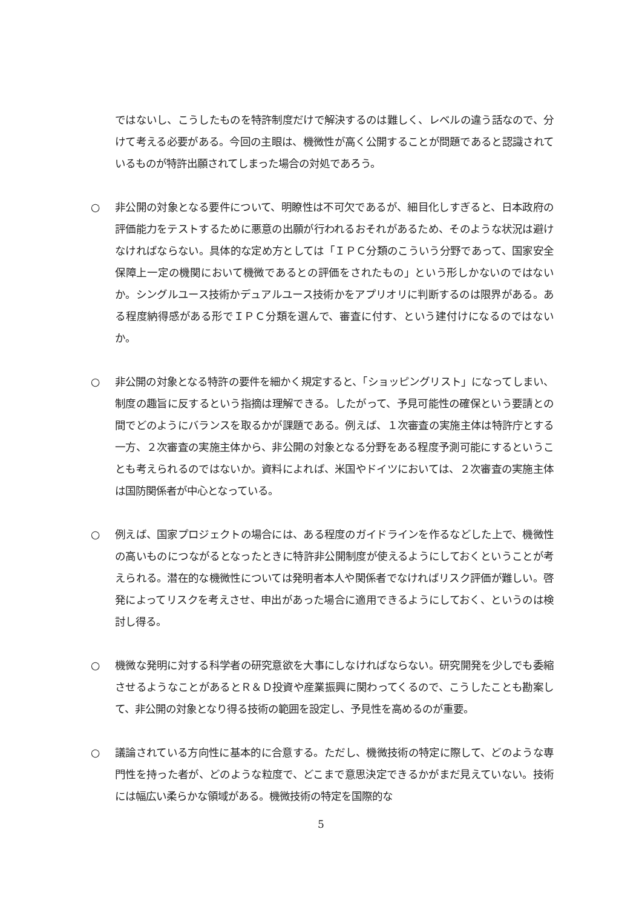ではないし、こうしたものを特許制度だけで解決するのは難しく、レベルの違う話なので、分けて考える必要がある。今回の主眼は、機微性が高く公開することが問題であると認識されているものが特許出願されてしまった場合の対処であろう。
○ 非公開の対象となる要件について、明瞭性は不可欠であるが、細目化しすぎると、日本政府の評価能力をテストするために悪意の出願が行われるおそれがあるため、そのような状況は避けなければならない。具体的な定め方としては「ＩＰＣ分類のこういう分野であって、国家安全保障上一定の機関において機微であるとの評価をされたもの」という形しかないのではないか。シングルユース技術かデュアルユース技術かをアプリオリに判断するのは限界がある。ある程度納得感がある形でＩＰＣ分類を選んで、審査に付す、という建付けになるのではないか。
○ 非公開の対象となる特許の要件を細かく規定すると、「ショッピングリスト」になってしまい、制度の趣旨に反するという指摘は理解できる。したがって、予見可能性の確保という要請との間でどのようにバランスを取るかが課題である。例えば、１次審査の実施主体は特許庁とする一方、２次審査の実施主体から、非公開の対象となる分野をある程度予測可能にするということも考えられるのではないか。資料によれば、米国やドイツにおいては、２次審査の実施主体は国防関係者が中心となっている。
○ 例えば、国家プロジェクトの場合には、ある程度のガイドラインを作るなどした上で、機微性の高いものにつながるとなったときに特許非公開制度が使えるようにしておくということが考えられる。潜在的な機微性については発明者本人や関係者でなければリスク評価が難しい。啓発によってリスクを考えさせ、申出があった場合に適用できるようにしておく、というのは検討し得る。
○ 機微な発明に対する科学者の研究意欲を大事にしなければならない。研究開発を少しでも委縮させるようなことがあるとＲ＆Ｄ投資や産業振興に関わってくるので、こうしたことも勘案して、非公開の対象となり得る技術の範囲を設定し、予見性を高めるのが重要。
○ 議論されている方向性に基本的に合意する。ただし、機微技術の特定に際して、どのような専門性を持った者が、どのような粒度で、どこまで意思決定できるかがまだ見えていない。技術には幅広い柔らかな領域がある。機微技術の特定を国際的な
5